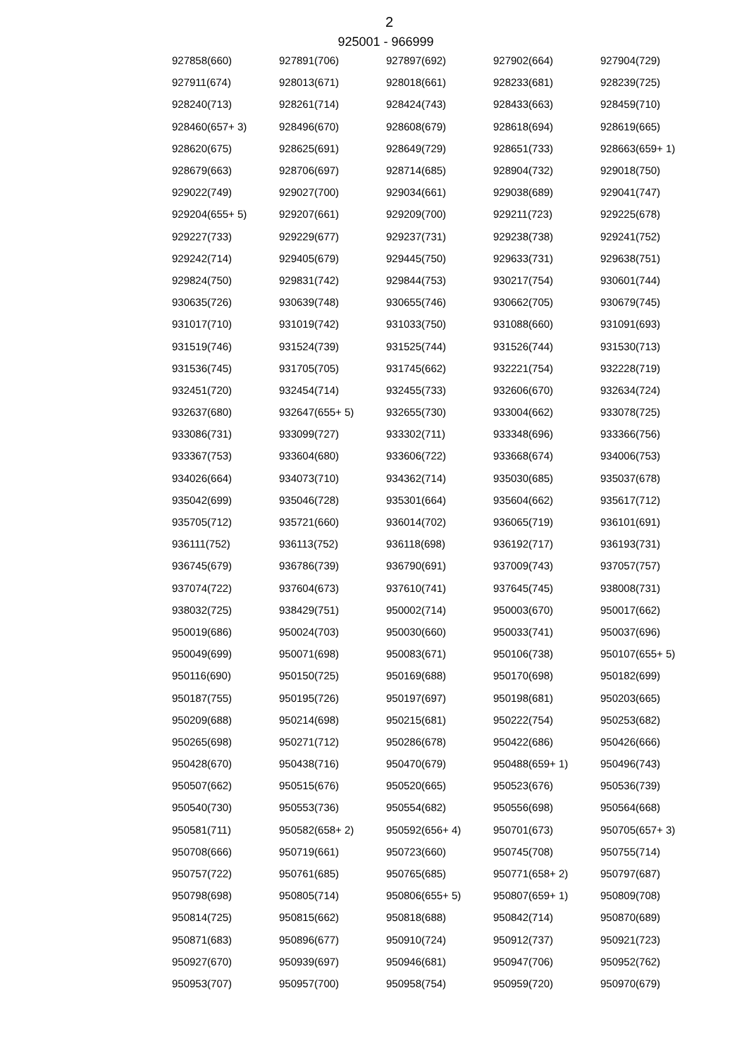2
925001 - 966999
| 927858(660) | 927891(706) | 927897(692) | 927902(664) | 927904(729) |
| 927911(674) | 928013(671) | 928018(661) | 928233(681) | 928239(725) |
| 928240(713) | 928261(714) | 928424(743) | 928433(663) | 928459(710) |
| 928460(657+ 3) | 928496(670) | 928608(679) | 928618(694) | 928619(665) |
| 928620(675) | 928625(691) | 928649(729) | 928651(733) | 928663(659+ 1) |
| 928679(663) | 928706(697) | 928714(685) | 928904(732) | 929018(750) |
| 929022(749) | 929027(700) | 929034(661) | 929038(689) | 929041(747) |
| 929204(655+ 5) | 929207(661) | 929209(700) | 929211(723) | 929225(678) |
| 929227(733) | 929229(677) | 929237(731) | 929238(738) | 929241(752) |
| 929242(714) | 929405(679) | 929445(750) | 929633(731) | 929638(751) |
| 929824(750) | 929831(742) | 929844(753) | 930217(754) | 930601(744) |
| 930635(726) | 930639(748) | 930655(746) | 930662(705) | 930679(745) |
| 931017(710) | 931019(742) | 931033(750) | 931088(660) | 931091(693) |
| 931519(746) | 931524(739) | 931525(744) | 931526(744) | 931530(713) |
| 931536(745) | 931705(705) | 931745(662) | 932221(754) | 932228(719) |
| 932451(720) | 932454(714) | 932455(733) | 932606(670) | 932634(724) |
| 932637(680) | 932647(655+ 5) | 932655(730) | 933004(662) | 933078(725) |
| 933086(731) | 933099(727) | 933302(711) | 933348(696) | 933366(756) |
| 933367(753) | 933604(680) | 933606(722) | 933668(674) | 934006(753) |
| 934026(664) | 934073(710) | 934362(714) | 935030(685) | 935037(678) |
| 935042(699) | 935046(728) | 935301(664) | 935604(662) | 935617(712) |
| 935705(712) | 935721(660) | 936014(702) | 936065(719) | 936101(691) |
| 936111(752) | 936113(752) | 936118(698) | 936192(717) | 936193(731) |
| 936745(679) | 936786(739) | 936790(691) | 937009(743) | 937057(757) |
| 937074(722) | 937604(673) | 937610(741) | 937645(745) | 938008(731) |
| 938032(725) | 938429(751) | 950002(714) | 950003(670) | 950017(662) |
| 950019(686) | 950024(703) | 950030(660) | 950033(741) | 950037(696) |
| 950049(699) | 950071(698) | 950083(671) | 950106(738) | 950107(655+ 5) |
| 950116(690) | 950150(725) | 950169(688) | 950170(698) | 950182(699) |
| 950187(755) | 950195(726) | 950197(697) | 950198(681) | 950203(665) |
| 950209(688) | 950214(698) | 950215(681) | 950222(754) | 950253(682) |
| 950265(698) | 950271(712) | 950286(678) | 950422(686) | 950426(666) |
| 950428(670) | 950438(716) | 950470(679) | 950488(659+ 1) | 950496(743) |
| 950507(662) | 950515(676) | 950520(665) | 950523(676) | 950536(739) |
| 950540(730) | 950553(736) | 950554(682) | 950556(698) | 950564(668) |
| 950581(711) | 950582(658+ 2) | 950592(656+ 4) | 950701(673) | 950705(657+ 3) |
| 950708(666) | 950719(661) | 950723(660) | 950745(708) | 950755(714) |
| 950757(722) | 950761(685) | 950765(685) | 950771(658+ 2) | 950797(687) |
| 950798(698) | 950805(714) | 950806(655+ 5) | 950807(659+ 1) | 950809(708) |
| 950814(725) | 950815(662) | 950818(688) | 950842(714) | 950870(689) |
| 950871(683) | 950896(677) | 950910(724) | 950912(737) | 950921(723) |
| 950927(670) | 950939(697) | 950946(681) | 950947(706) | 950952(762) |
| 950953(707) | 950957(700) | 950958(754) | 950959(720) | 950970(679) |